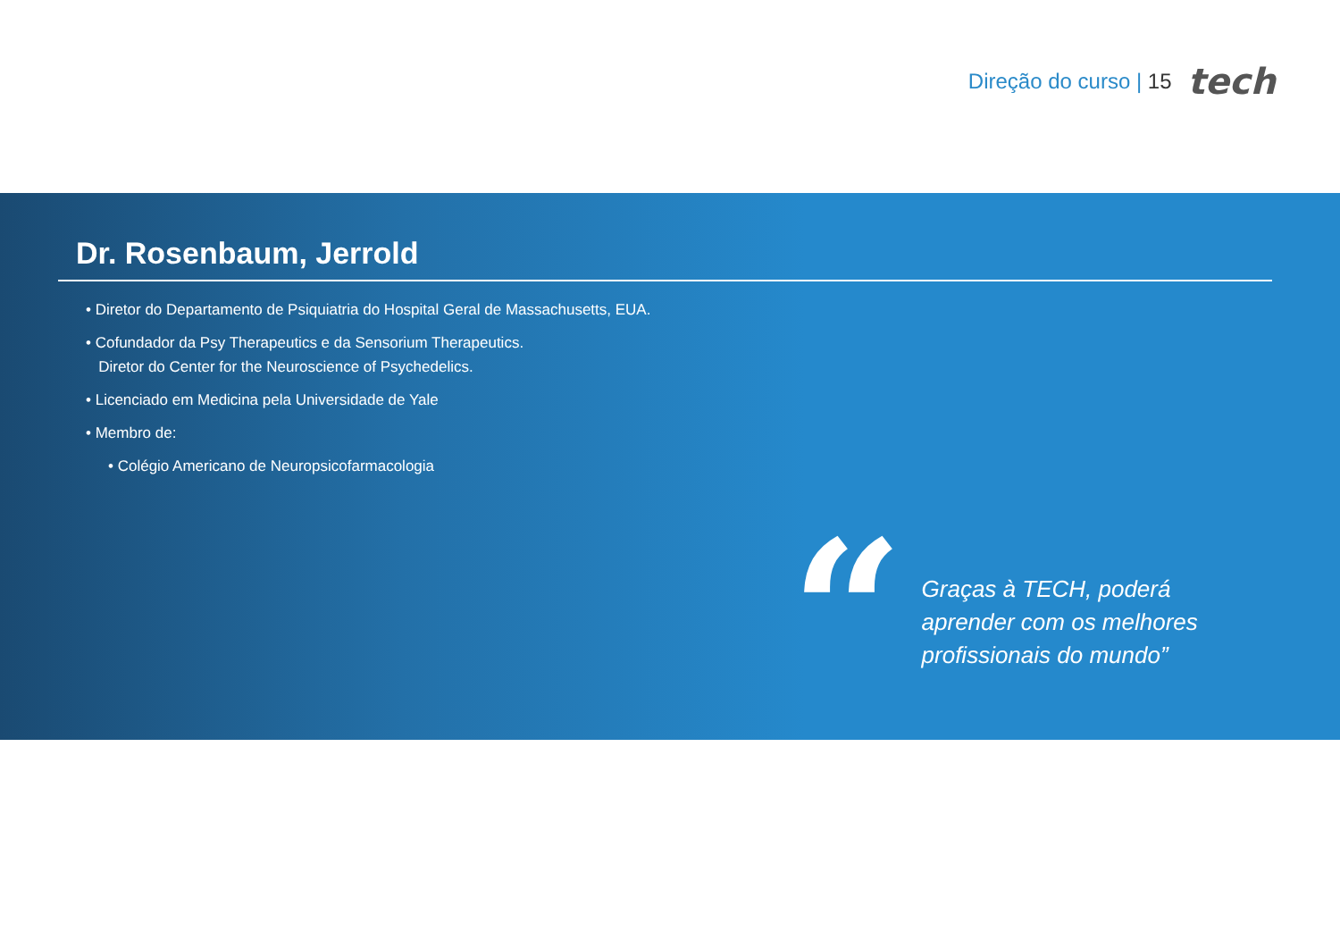Direção do curso | 15 tech
Dr. Rosenbaum, Jerrold
• Diretor do Departamento de Psiquiatria do Hospital Geral de Massachusetts, EUA.
• Cofundador da Psy Therapeutics e da Sensorium Therapeutics.
Diretor do Center for the Neuroscience of Psychedelics.
• Licenciado em Medicina pela Universidade de Yale
• Membro de:
• Colégio Americano de Neuropsicofarmacologia
“
Graças à TECH, poderá
aprender com os melhores
profissionais do mundo”